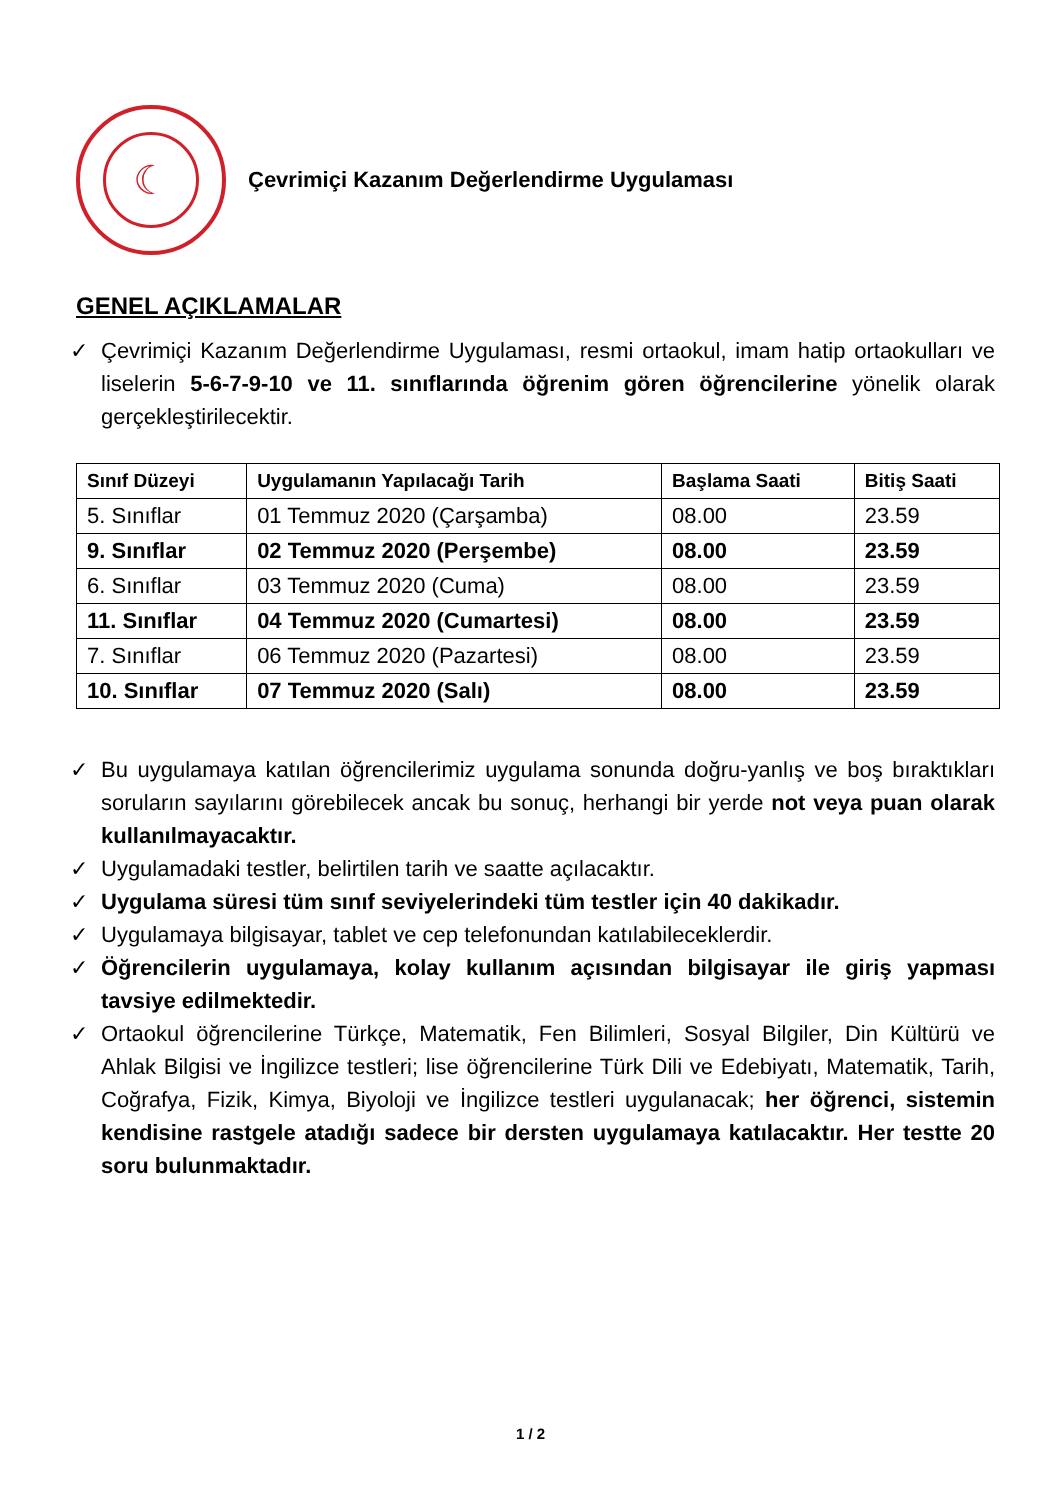☾
Çevrimiçi Kazanım Değerlendirme Uygulaması
GENEL AÇIKLAMALAR
✓ Çevrimiçi Kazanım Değerlendirme Uygulaması, resmi ortaokul, imam hatip ortaokulları ve liselerin 5-6-7-9-10 ve 11. sınıflarında öğrenim gören öğrencilerine yönelik olarak gerçekleştirilecektir.
| Sınıf Düzeyi | Uygulamanın Yapılacağı Tarih | Başlama Saati | Bitiş Saati |
| --- | --- | --- | --- |
| 5. Sınıflar | 01 Temmuz 2020 (Çarşamba) | 08.00 | 23.59 |
| 9. Sınıflar | 02 Temmuz 2020 (Perşembe) | 08.00 | 23.59 |
| 6. Sınıflar | 03 Temmuz 2020 (Cuma) | 08.00 | 23.59 |
| 11. Sınıflar | 04 Temmuz 2020 (Cumartesi) | 08.00 | 23.59 |
| 7. Sınıflar | 06 Temmuz 2020 (Pazartesi) | 08.00 | 23.59 |
| 10. Sınıflar | 07 Temmuz 2020 (Salı) | 08.00 | 23.59 |
✓ Bu uygulamaya katılan öğrencilerimiz uygulama sonunda doğru-yanlış ve boş bıraktıkları soruların sayılarını görebilecek ancak bu sonuç, herhangi bir yerde not veya puan olarak kullanılmayacaktır.
✓ Uygulamadaki testler, belirtilen tarih ve saatte açılacaktır.
✓ Uygulama süresi tüm sınıf seviyelerindeki tüm testler için 40 dakikadır.
✓ Uygulamaya bilgisayar, tablet ve cep telefonundan katılabileceklerdir.
✓ Öğrencilerin uygulamaya, kolay kullanım açısından bilgisayar ile giriş yapması tavsiye edilmektedir.
✓ Ortaokul öğrencilerine Türkçe, Matematik, Fen Bilimleri, Sosyal Bilgiler, Din Kültürü ve Ahlak Bilgisi ve İngilizce testleri; lise öğrencilerine Türk Dili ve Edebiyatı, Matematik, Tarih, Coğrafya, Fizik, Kimya, Biyoloji ve İngilizce testleri uygulanacak; her öğrenci, sistemin kendisine rastgele atadığı sadece bir dersten uygulamaya katılacaktır. Her testte 20 soru bulunmaktadır.
1 / 2